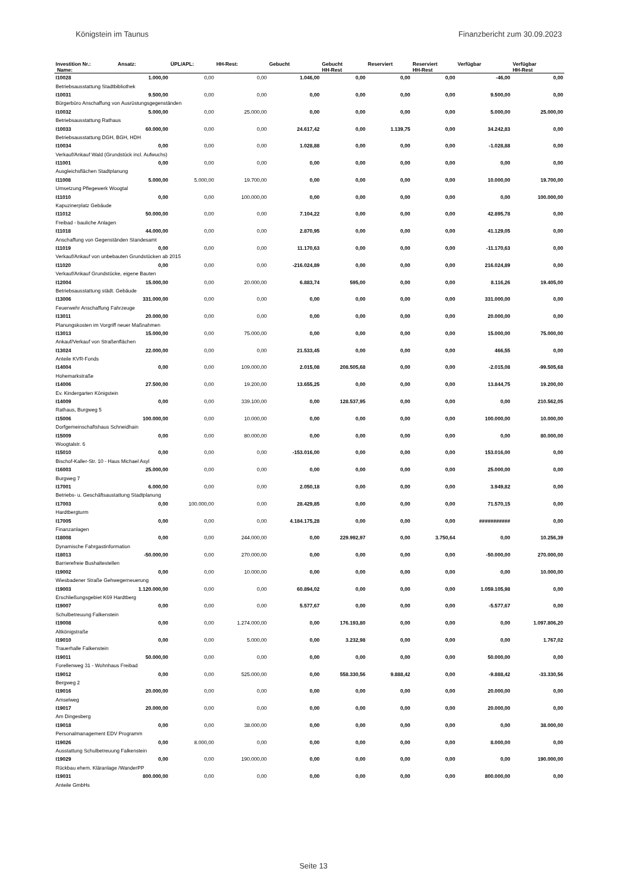Königstein im Taunus Finanzbericht zum 30.09.2023
| Investition Nr.: | Ansatz: | ÜPL/APL: | HH-Rest: | Gebucht | Gebucht | Reserviert | Reserviert | Verfügbar | Verfügbar |
| --- | --- | --- | --- | --- | --- | --- | --- | --- | --- |
| Name: | | | | | HH-Rest | | HH-Rest | | HH-Rest |
| I10028 | 1.000,00 | 0,00 | 0,00 | 1.046,00 | 0,00 | 0,00 | 0,00 | -46,00 | 0,00 |
| Betriebsausstattung Stadtbibliothek | | | | | | | | | |
| I10031 | 9.500,00 | 0,00 | 0,00 | 0,00 | 0,00 | 0,00 | 0,00 | 9.500,00 | 0,00 |
| Bürgerbüro Anschaffung von Ausrüstungsgegenständen | | | | | | | | | |
| I10032 | 5.000,00 | 0,00 | 25.000,00 | 0,00 | 0,00 | 0,00 | 0,00 | 5.000,00 | 25.000,00 |
| Betriebsausstattung Rathaus | | | | | | | | | |
| I10033 | 60.000,00 | 0,00 | 0,00 | 24.617,42 | 0,00 | 1.139,75 | 0,00 | 34.242,83 | 0,00 |
| Betriebsausstattung DGH, BGH, HDH | | | | | | | | | |
| I10034 | 0,00 | 0,00 | 0,00 | 1.028,88 | 0,00 | 0,00 | 0,00 | -1.028,88 | 0,00 |
| Verkauf/Ankauf Wald (Grundstück incl. Aufwuchs) | | | | | | | | | |
| I11001 | 0,00 | 0,00 | 0,00 | 0,00 | 0,00 | 0,00 | 0,00 | 0,00 | 0,00 |
| Ausgleichsflächen Stadtplanung | | | | | | | | | |
| I11008 | 5.000,00 | 5.000,00 | 19.700,00 | 0,00 | 0,00 | 0,00 | 0,00 | 10.000,00 | 19.700,00 |
| Umsetzung Pflegewerk Woogtal | | | | | | | | | |
| I11010 | 0,00 | 0,00 | 100.000,00 | 0,00 | 0,00 | 0,00 | 0,00 | 0,00 | 100.000,00 |
| Kapuzinerplatz Gebäude | | | | | | | | | |
| I11012 | 50.000,00 | 0,00 | 0,00 | 7.104,22 | 0,00 | 0,00 | 0,00 | 42.895,78 | 0,00 |
| Freibad - bauliche Anlagen | | | | | | | | | |
| I11018 | 44.000,00 | 0,00 | 0,00 | 2.870,95 | 0,00 | 0,00 | 0,00 | 41.129,05 | 0,00 |
| Anschaffung von Gegenständen Standesamt | | | | | | | | | |
| I11019 | 0,00 | 0,00 | 0,00 | 11.170,63 | 0,00 | 0,00 | 0,00 | -11.170,63 | 0,00 |
| Verkauf/Ankauf von unbebauten Grundstücken ab 2015 | | | | | | | | | |
| I11020 | 0,00 | 0,00 | 0,00 | -216.024,89 | 0,00 | 0,00 | 0,00 | 216.024,89 | 0,00 |
| Verkauf/Ankauf Grundstücke, eigene Bauten | | | | | | | | | |
| I12004 | 15.000,00 | 0,00 | 20.000,00 | 6.883,74 | 595,00 | 0,00 | 0,00 | 8.116,26 | 19.405,00 |
| Betriebsausstattung städt. Gebäude | | | | | | | | | |
| I13006 | 331.000,00 | 0,00 | 0,00 | 0,00 | 0,00 | 0,00 | 0,00 | 331.000,00 | 0,00 |
| Feuerwehr Anschaffung Fahrzeuge | | | | | | | | | |
| I13011 | 20.000,00 | 0,00 | 0,00 | 0,00 | 0,00 | 0,00 | 0,00 | 20.000,00 | 0,00 |
| Planungskosten im Vorgriff neuer Maßnahmen | | | | | | | | | |
| I13013 | 15.000,00 | 0,00 | 75.000,00 | 0,00 | 0,00 | 0,00 | 0,00 | 15.000,00 | 75.000,00 |
| Ankauf/Verkauf von Straßenflächen | | | | | | | | | |
| I13024 | 22.000,00 | 0,00 | 0,00 | 21.533,45 | 0,00 | 0,00 | 0,00 | 466,55 | 0,00 |
| Anteile KVR-Fonds | | | | | | | | | |
| I14004 | 0,00 | 0,00 | 109.000,00 | 2.015,08 | 208.505,68 | 0,00 | 0,00 | -2.015,08 | -99.505,68 |
| Hohemarkstraße | | | | | | | | | |
| I14006 | 27.500,00 | 0,00 | 19.200,00 | 13.655,25 | 0,00 | 0,00 | 0,00 | 13.844,75 | 19.200,00 |
| Ev. Kindergarten Königstein | | | | | | | | | |
| I14009 | 0,00 | 0,00 | 339.100,00 | 0,00 | 128.537,95 | 0,00 | 0,00 | 0,00 | 210.562,05 |
| Rathaus, Burgweg 5 | | | | | | | | | |
| I15006 | 100.000,00 | 0,00 | 10.000,00 | 0,00 | 0,00 | 0,00 | 0,00 | 100.000,00 | 10.000,00 |
| Dorfgemeinschaftshaus Schneidhain | | | | | | | | | |
| I15009 | 0,00 | 0,00 | 80.000,00 | 0,00 | 0,00 | 0,00 | 0,00 | 0,00 | 80.000,00 |
| Woogtalstr. 6 | | | | | | | | | |
| I15010 | 0,00 | 0,00 | 0,00 | -153.016,00 | 0,00 | 0,00 | 0,00 | 153.016,00 | 0,00 |
| Bischof-Kaller-Str. 10 - Haus Michael Asyl | | | | | | | | | |
| I16003 | 25.000,00 | 0,00 | 0,00 | 0,00 | 0,00 | 0,00 | 0,00 | 25.000,00 | 0,00 |
| Burgweg 7 | | | | | | | | | |
| I17001 | 6.000,00 | 0,00 | 0,00 | 2.050,18 | 0,00 | 0,00 | 0,00 | 3.949,82 | 0,00 |
| Betriebs- u. Geschäftsaustattung Stadtplanung | | | | | | | | | |
| I17003 | 0,00 | 100.000,00 | 0,00 | 28.429,85 | 0,00 | 0,00 | 0,00 | 71.570,15 | 0,00 |
| Hardtbergturm | | | | | | | | | |
| I17005 | 0,00 | 0,00 | 0,00 | 4.184.175,28 | 0,00 | 0,00 | 0,00 | ########### | 0,00 |
| Finanzanlagen | | | | | | | | | |
| I18008 | 0,00 | 0,00 | 244.000,00 | 0,00 | 229.992,97 | 0,00 | 3.750,64 | 0,00 | 10.256,39 |
| Dynamische Fahrgastinformation | | | | | | | | | |
| I18013 | -50.000,00 | 0,00 | 270.000,00 | 0,00 | 0,00 | 0,00 | 0,00 | -50.000,00 | 270.000,00 |
| Barrierefreie Bushaltestellen | | | | | | | | | |
| I19002 | 0,00 | 0,00 | 10.000,00 | 0,00 | 0,00 | 0,00 | 0,00 | 0,00 | 10.000,00 |
| Wiesbadener Straße Gehwegerneuerung | | | | | | | | | |
| I19003 | 1.120.000,00 | 0,00 | 0,00 | 60.894,02 | 0,00 | 0,00 | 0,00 | 1.059.105,98 | 0,00 |
| Erschließungsgebiet K69 Hardtberg | | | | | | | | | |
| I19007 | 0,00 | 0,00 | 0,00 | 5.577,67 | 0,00 | 0,00 | 0,00 | -5.577,67 | 0,00 |
| Schulbetreuung Falkenstein | | | | | | | | | |
| I19008 | 0,00 | 0,00 | 1.274.000,00 | 0,00 | 176.193,80 | 0,00 | 0,00 | 0,00 | 1.097.806,20 |
| Altkönigstraße | | | | | | | | | |
| I19010 | 0,00 | 0,00 | 5.000,00 | 0,00 | 3.232,98 | 0,00 | 0,00 | 0,00 | 1.767,02 |
| Trauerhalle Falkenstein | | | | | | | | | |
| I19011 | 50.000,00 | 0,00 | 0,00 | 0,00 | 0,00 | 0,00 | 0,00 | 50.000,00 | 0,00 |
| Forellenweg 31 - Wohnhaus Freibad | | | | | | | | | |
| I19012 | 0,00 | 0,00 | 525.000,00 | 0,00 | 558.330,56 | 9.888,42 | 0,00 | -9.888,42 | -33.330,56 |
| Bergweg 2 | | | | | | | | | |
| I19016 | 20.000,00 | 0,00 | 0,00 | 0,00 | 0,00 | 0,00 | 0,00 | 20.000,00 | 0,00 |
| Amselweg | | | | | | | | | |
| I19017 | 20.000,00 | 0,00 | 0,00 | 0,00 | 0,00 | 0,00 | 0,00 | 20.000,00 | 0,00 |
| Am Dingesberg | | | | | | | | | |
| I19018 | 0,00 | 0,00 | 38.000,00 | 0,00 | 0,00 | 0,00 | 0,00 | 0,00 | 38.000,00 |
| Personalmanagement EDV Programm | | | | | | | | | |
| I19026 | 0,00 | 8.000,00 | 0,00 | 0,00 | 0,00 | 0,00 | 0,00 | 8.000,00 | 0,00 |
| Ausstattung Schulbetreuung Falkenstein | | | | | | | | | |
| I19029 | 0,00 | 0,00 | 190.000,00 | 0,00 | 0,00 | 0,00 | 0,00 | 0,00 | 190.000,00 |
| Rückbau ehem. Kläranlage /WanderPP | | | | | | | | | |
| I19031 | 800.000,00 | 0,00 | 0,00 | 0,00 | 0,00 | 0,00 | 0,00 | 800.000,00 | 0,00 |
| Anteile GmbHs | | | | | | | | | |
Seite 13